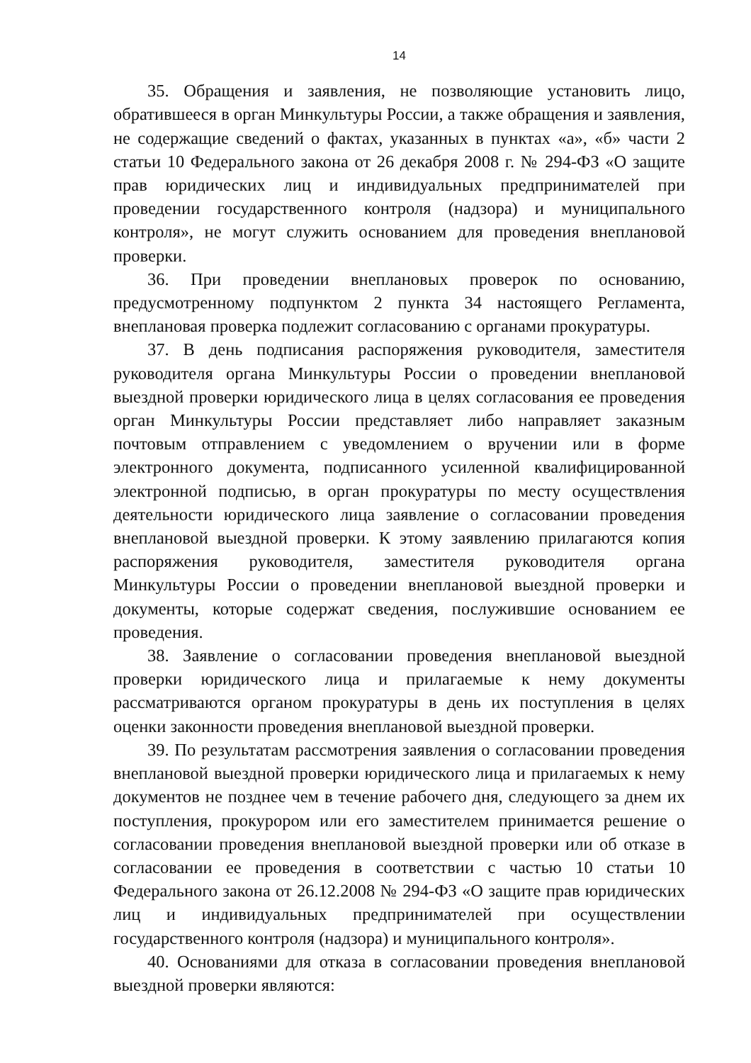14
35. Обращения и заявления, не позволяющие установить лицо, обратившееся в орган Минкультуры России, а также обращения и заявления, не содержащие сведений о фактах, указанных в пунктах «а», «б» части 2 статьи 10 Федерального закона от 26 декабря 2008 г. № 294-ФЗ «О защите прав юридических лиц и индивидуальных предпринимателей при проведении государственного контроля (надзора) и муниципального контроля», не могут служить основанием для проведения внеплановой проверки.
36. При проведении внеплановых проверок по основанию, предусмотренному подпунктом 2 пункта 34 настоящего Регламента, внеплановая проверка подлежит согласованию с органами прокуратуры.
37. В день подписания распоряжения руководителя, заместителя руководителя органа Минкультуры России о проведении внеплановой выездной проверки юридического лица в целях согласования ее проведения орган Минкультуры России представляет либо направляет заказным почтовым отправлением с уведомлением о вручении или в форме электронного документа, подписанного усиленной квалифицированной электронной подписью, в орган прокуратуры по месту осуществления деятельности юридического лица заявление о согласовании проведения внеплановой выездной проверки. К этому заявлению прилагаются копия распоряжения руководителя, заместителя руководителя органа Минкультуры России о проведении внеплановой выездной проверки и документы, которые содержат сведения, послужившие основанием ее проведения.
38. Заявление о согласовании проведения внеплановой выездной проверки юридического лица и прилагаемые к нему документы рассматриваются органом прокуратуры в день их поступления в целях оценки законности проведения внеплановой выездной проверки.
39. По результатам рассмотрения заявления о согласовании проведения внеплановой выездной проверки юридического лица и прилагаемых к нему документов не позднее чем в течение рабочего дня, следующего за днем их поступления, прокурором или его заместителем принимается решение о согласовании проведения внеплановой выездной проверки или об отказе в согласовании ее проведения в соответствии с частью 10 статьи 10 Федерального закона от 26.12.2008 № 294-ФЗ «О защите прав юридических лиц и индивидуальных предпринимателей при осуществлении государственного контроля (надзора) и муниципального контроля».
40. Основаниями для отказа в согласовании проведения внеплановой выездной проверки являются: